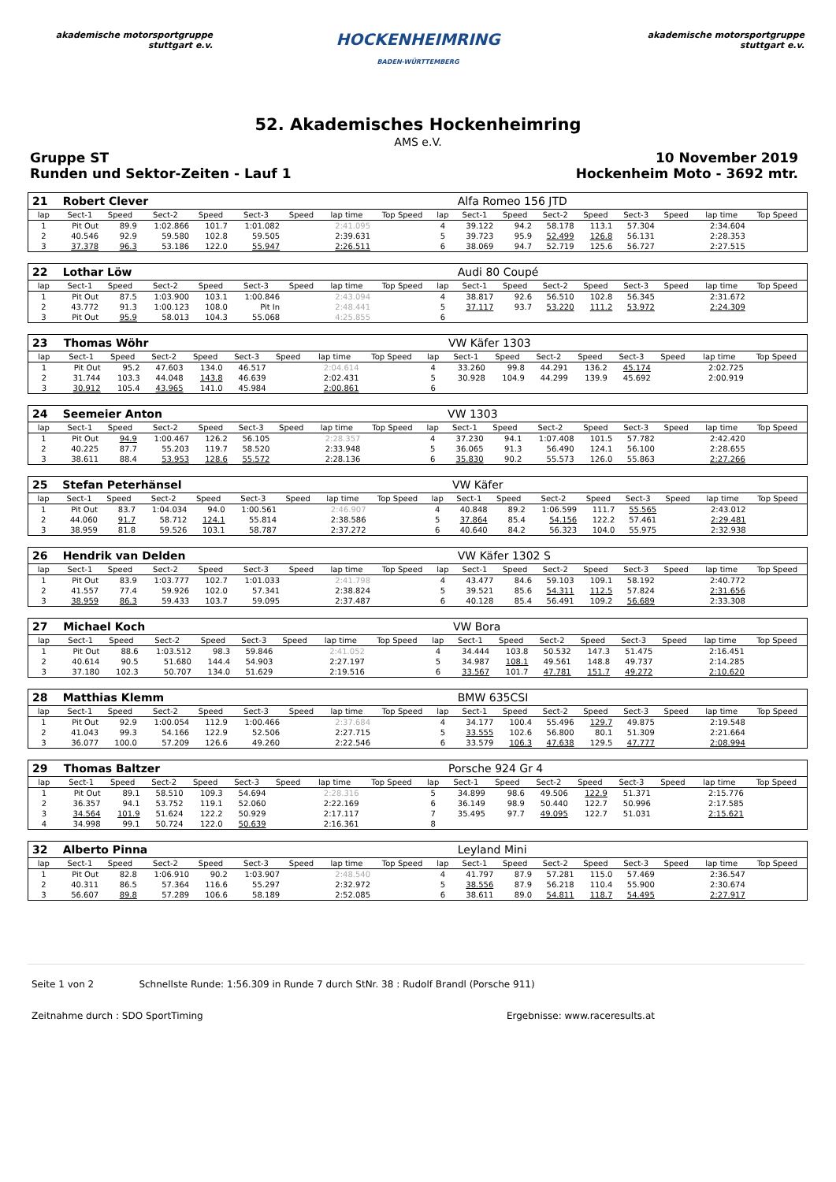akademische motorsportgruppe stuttgart e.v.
HOCKENHEIMRING
BADEN-WÜRTTEMBERG
akademische motorsportgruppe stuttgart e.v.
52. Akademisches Hockenheimring
AMS e.V.
Gruppe ST 10 November 2019
Runden und Sektor-Zeiten - Lauf 1 Hockenheim Moto - 3692 mtr.
| 21 | Robert Clever | | | | | | | | | Alfa Romeo 156 JTD | | | | | | | |
| lap | Sect-1 | Speed | Sect-2 | Speed | Sect-3 | Speed | lap time | Top Speed | lap | Sect-1 | Speed | Sect-2 | Speed | Sect-3 | Speed | lap time | Top Speed |
| 1 | Pit Out | 89.9 | 1:02.866 | 101.7 | 1:01.082 | | 2:41.095 | | 4 | 39.122 | 94.2 | 58.178 | 113.1 | 57.304 | | 2:34.604 | |
| 2 | 40.546 | 92.9 | 59.580 | 102.8 | 59.505 | | 2:39.631 | | 5 | 39.723 | 95.9 | 52.499 | 126.8 | 56.131 | | 2:28.353 | |
| 3 | 37.378 | 96.3 | 53.186 | 122.0 | 55.947 | | 2:26.511 | | 6 | 38.069 | 94.7 | 52.719 | 125.6 | 56.727 | | 2:27.515 | |
| 22 | Lothar Löw | | | | | | | | | Audi 80 Coupé | | | | | | | |
| lap | Sect-1 | Speed | Sect-2 | Speed | Sect-3 | Speed | lap time | Top Speed | lap | Sect-1 | Speed | Sect-2 | Speed | Sect-3 | Speed | lap time | Top Speed |
| 1 | Pit Out | 87.5 | 1:03.900 | 103.1 | 1:00.846 | | 2:43.094 | | 4 | 38.817 | 92.6 | 56.510 | 102.8 | 56.345 | | 2:31.672 | |
| 2 | 43.772 | 91.3 | 1:00.123 | 108.0 | Pit In | | 2:48.441 | | 5 | 37.117 | 93.7 | 53.220 | 111.2 | 53.972 | | 2:24.309 | |
| 3 | Pit Out | 95.9 | 58.013 | 104.3 | 55.068 | | 4:25.855 | | 6 | | | | | | | | |
| 23 | Thomas Wöhr | | | | | | | | | VW Käfer 1303 | | | | | | | |
| lap | Sect-1 | Speed | Sect-2 | Speed | Sect-3 | Speed | lap time | Top Speed | lap | Sect-1 | Speed | Sect-2 | Speed | Sect-3 | Speed | lap time | Top Speed |
| 1 | Pit Out | 95.2 | 47.603 | 134.0 | 46.517 | | 2:04.614 | | 4 | 33.260 | 99.8 | 44.291 | 136.2 | 45.174 | | 2:02.725 | |
| 2 | 31.744 | 103.3 | 44.048 | 143.8 | 46.639 | | 2:02.431 | | 5 | 30.928 | 104.9 | 44.299 | 139.9 | 45.692 | | 2:00.919 | |
| 3 | 30.912 | 105.4 | 43.965 | 141.0 | 45.984 | | 2:00.861 | | 6 | | | | | | | | |
| 24 | Seemeier Anton | | | | | | | | | VW 1303 | | | | | | | |
| lap | Sect-1 | Speed | Sect-2 | Speed | Sect-3 | Speed | lap time | Top Speed | lap | Sect-1 | Speed | Sect-2 | Speed | Sect-3 | Speed | lap time | Top Speed |
| 1 | Pit Out | 94.9 | 1:00.467 | 126.2 | 56.105 | | 2:28.357 | | 4 | 37.230 | 94.1 | 1:07.408 | 101.5 | 57.782 | | 2:42.420 | |
| 2 | 40.225 | 87.7 | 55.203 | 119.7 | 58.520 | | 2:33.948 | | 5 | 36.065 | 91.3 | 56.490 | 124.1 | 56.100 | | 2:28.655 | |
| 3 | 38.611 | 88.4 | 53.953 | 128.6 | 55.572 | | 2:28.136 | | 6 | 35.830 | 90.2 | 55.573 | 126.0 | 55.863 | | 2:27.266 | |
| 25 | Stefan Peterhänsel | | | | | | | | | VW Käfer | | | | | | | |
| lap | Sect-1 | Speed | Sect-2 | Speed | Sect-3 | Speed | lap time | Top Speed | lap | Sect-1 | Speed | Sect-2 | Speed | Sect-3 | Speed | lap time | Top Speed |
| 1 | Pit Out | 83.7 | 1:04.034 | 94.0 | 1:00.561 | | 2:46.907 | | 4 | 40.848 | 89.2 | 1:06.599 | 111.7 | 55.565 | | 2:43.012 | |
| 2 | 44.060 | 91.7 | 58.712 | 124.1 | 55.814 | | 2:38.586 | | 5 | 37.864 | 85.4 | 54.156 | 122.2 | 57.461 | | 2:29.481 | |
| 3 | 38.959 | 81.8 | 59.526 | 103.1 | 58.787 | | 2:37.272 | | 6 | 40.640 | 84.2 | 56.323 | 104.0 | 55.975 | | 2:32.938 | |
| 26 | Hendrik van Delden | | | | | | | | | VW Käfer 1302 S | | | | | | | |
| lap | Sect-1 | Speed | Sect-2 | Speed | Sect-3 | Speed | lap time | Top Speed | lap | Sect-1 | Speed | Sect-2 | Speed | Sect-3 | Speed | lap time | Top Speed |
| 1 | Pit Out | 83.9 | 1:03.777 | 102.7 | 1:01.033 | | 2:41.798 | | 4 | 43.477 | 84.6 | 59.103 | 109.1 | 58.192 | | 2:40.772 | |
| 2 | 41.557 | 77.4 | 59.926 | 102.0 | 57.341 | | 2:38.824 | | 5 | 39.521 | 85.6 | 54.311 | 112.5 | 57.824 | | 2:31.656 | |
| 3 | 38.959 | 86.3 | 59.433 | 103.7 | 59.095 | | 2:37.487 | | 6 | 40.128 | 85.4 | 56.491 | 109.2 | 56.689 | | 2:33.308 | |
| 27 | Michael Koch | | | | | | | | | VW Bora | | | | | | | |
| lap | Sect-1 | Speed | Sect-2 | Speed | Sect-3 | Speed | lap time | Top Speed | lap | Sect-1 | Speed | Sect-2 | Speed | Sect-3 | Speed | lap time | Top Speed |
| 1 | Pit Out | 88.6 | 1:03.512 | 98.3 | 59.846 | | 2:41.052 | | 4 | 34.444 | 103.8 | 50.532 | 147.3 | 51.475 | | 2:16.451 | |
| 2 | 40.614 | 90.5 | 51.680 | 144.4 | 54.903 | | 2:27.197 | | 5 | 34.987 | 108.1 | 49.561 | 148.8 | 49.737 | | 2:14.285 | |
| 3 | 37.180 | 102.3 | 50.707 | 134.0 | 51.629 | | 2:19.516 | | 6 | 33.567 | 101.7 | 47.781 | 151.7 | 49.272 | | 2:10.620 | |
| 28 | Matthias Klemm | | | | | | | | | BMW 635CSI | | | | | | | |
| lap | Sect-1 | Speed | Sect-2 | Speed | Sect-3 | Speed | lap time | Top Speed | lap | Sect-1 | Speed | Sect-2 | Speed | Sect-3 | Speed | lap time | Top Speed |
| 1 | Pit Out | 92.9 | 1:00.054 | 112.9 | 1:00.466 | | 2:37.684 | | 4 | 34.177 | 100.4 | 55.496 | 129.7 | 49.875 | | 2:19.548 | |
| 2 | 41.043 | 99.3 | 54.166 | 122.9 | 52.506 | | 2:27.715 | | 5 | 33.555 | 102.6 | 56.800 | 80.1 | 51.309 | | 2:21.664 | |
| 3 | 36.077 | 100.0 | 57.209 | 126.6 | 49.260 | | 2:22.546 | | 6 | 33.579 | 106.3 | 47.638 | 129.5 | 47.777 | | 2:08.994 | |
| 29 | Thomas Baltzer | | | | | | | | | Porsche 924 Gr 4 | | | | | | | |
| lap | Sect-1 | Speed | Sect-2 | Speed | Sect-3 | Speed | lap time | Top Speed | lap | Sect-1 | Speed | Sect-2 | Speed | Sect-3 | Speed | lap time | Top Speed |
| 1 | Pit Out | 89.1 | 58.510 | 109.3 | 54.694 | | 2:28.316 | | 5 | 34.899 | 98.6 | 49.506 | 122.9 | 51.371 | | 2:15.776 | |
| 2 | 36.357 | 94.1 | 53.752 | 119.1 | 52.060 | | 2:22.169 | | 6 | 36.149 | 98.9 | 50.440 | 122.7 | 50.996 | | 2:17.585 | |
| 3 | 34.564 | 101.9 | 51.624 | 122.2 | 50.929 | | 2:17.117 | | 7 | 35.495 | 97.7 | 49.095 | 122.7 | 51.031 | | 2:15.621 | |
| 4 | 34.998 | 99.1 | 50.724 | 122.0 | 50.639 | | 2:16.361 | | 8 | | | | | | | | |
| 32 | Alberto Pinna | | | | | | | | | Leyland Mini | | | | | | | |
| lap | Sect-1 | Speed | Sect-2 | Speed | Sect-3 | Speed | lap time | Top Speed | lap | Sect-1 | Speed | Sect-2 | Speed | Sect-3 | Speed | lap time | Top Speed |
| 1 | Pit Out | 82.8 | 1:06.910 | 90.2 | 1:03.907 | | 2:48.540 | | 4 | 41.797 | 87.9 | 57.281 | 115.0 | 57.469 | | 2:36.547 | |
| 2 | 40.311 | 86.5 | 57.364 | 116.6 | 55.297 | | 2:32.972 | | 5 | 38.556 | 87.9 | 56.218 | 110.4 | 55.900 | | 2:30.674 | |
| 3 | 56.607 | 89.8 | 57.289 | 106.6 | 58.189 | | 2:52.085 | | 6 | 38.611 | 89.0 | 54.811 | 118.7 | 54.495 | | 2:27.917 | |
Seite 1 von 2 Schnellste Runde: 1:56.309 in Runde 7 durch StNr. 38 : Rudolf Brandl (Porsche 911)
Zeitnahme durch : SDO SportTiming Ergebnisse: www.raceresults.at